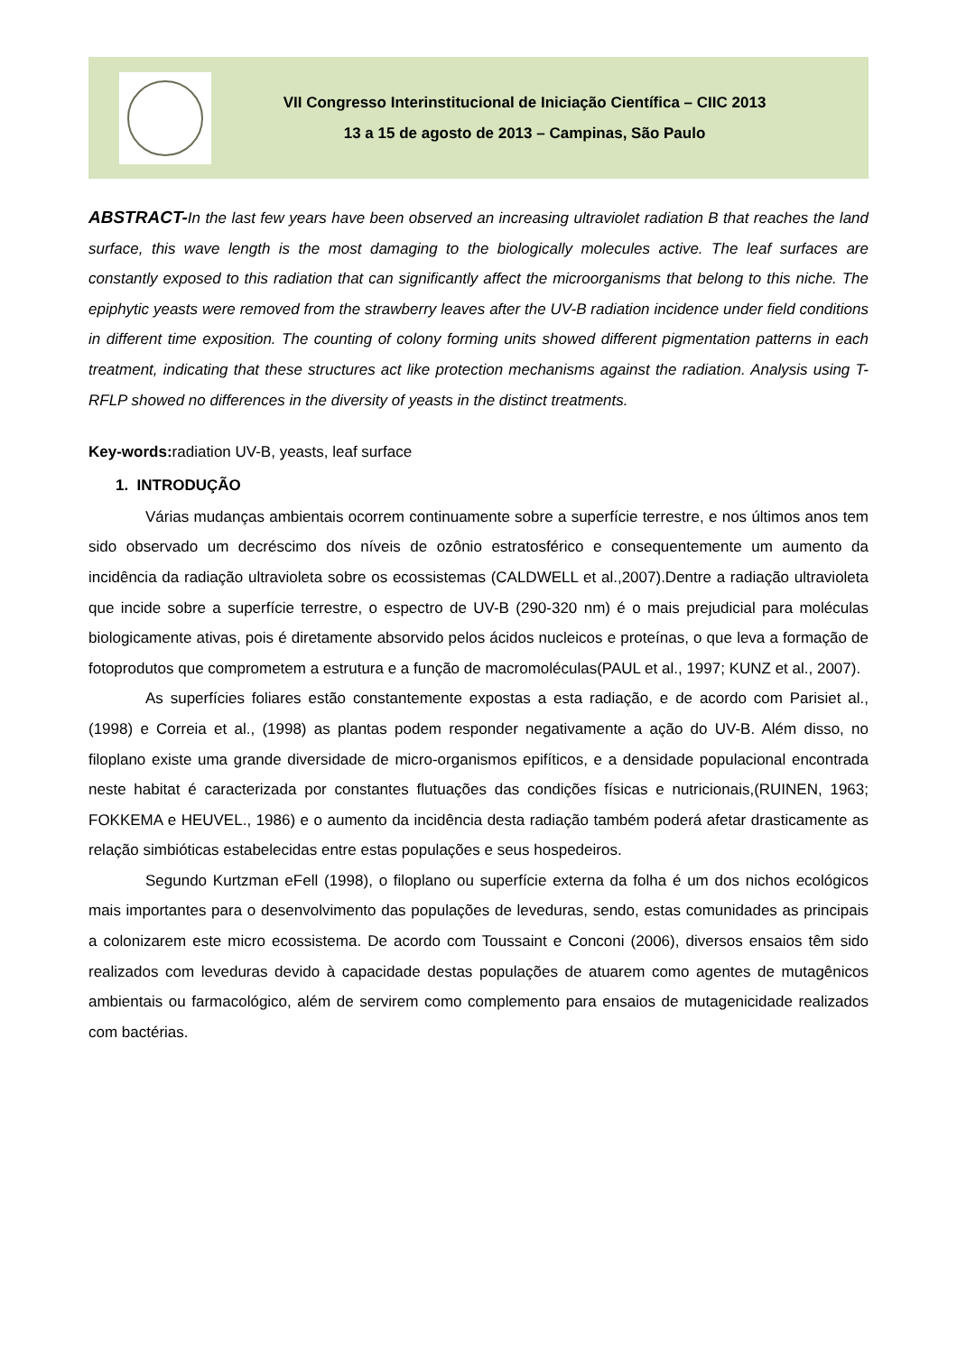VII Congresso Interinstitucional de Iniciação Científica – CIIC 2013
13 a 15 de agosto de 2013 – Campinas, São Paulo
ABSTRACT-In the last few years have been observed an increasing ultraviolet radiation B that reaches the land surface, this wave length is the most damaging to the biologically molecules active. The leaf surfaces are constantly exposed to this radiation that can significantly affect the microorganisms that belong to this niche. The epiphytic yeasts were removed from the strawberry leaves after the UV-B radiation incidence under field conditions in different time exposition. The counting of colony forming units showed different pigmentation patterns in each treatment, indicating that these structures act like protection mechanisms against the radiation. Analysis using T-RFLP showed no differences in the diversity of yeasts in the distinct treatments.
Key-words: radiation UV-B, yeasts, leaf surface
1. INTRODUÇÃO
Várias mudanças ambientais ocorrem continuamente sobre a superfície terrestre, e nos últimos anos tem sido observado um decréscimo dos níveis de ozônio estratosférico e consequentemente um aumento da incidência da radiação ultravioleta sobre os ecossistemas (CALDWELL et al.,2007).Dentre a radiação ultravioleta que incide sobre a superfície terrestre, o espectro de UV-B (290-320 nm) é o mais prejudicial para moléculas biologicamente ativas, pois é diretamente absorvido pelos ácidos nucleicos e proteínas, o que leva a formação de fotoprodutos que comprometem a estrutura e a função de macromoléculas(PAUL et al., 1997; KUNZ et al., 2007).
As superfícies foliares estão constantemente expostas a esta radiação, e de acordo com Parisiet al., (1998) e Correia et al., (1998) as plantas podem responder negativamente a ação do UV-B. Além disso, no filoplano existe uma grande diversidade de micro-organismos epifíticos, e a densidade populacional encontrada neste habitat é caracterizada por constantes flutuações das condições físicas e nutricionais,(RUINEN, 1963; FOKKEMA e HEUVEL., 1986) e o aumento da incidência desta radiação também poderá afetar drasticamente as relação simbióticas estabelecidas entre estas populações e seus hospedeiros.
Segundo Kurtzman eFell (1998), o filoplano ou superfície externa da folha é um dos nichos ecológicos mais importantes para o desenvolvimento das populações de leveduras, sendo, estas comunidades as principais a colonizarem este micro ecossistema. De acordo com Toussaint e Conconi (2006), diversos ensaios têm sido realizados com leveduras devido à capacidade destas populações de atuarem como agentes de mutagênicos ambientais ou farmacológico, além de servirem como complemento para ensaios de mutagenicidade realizados com bactérias.